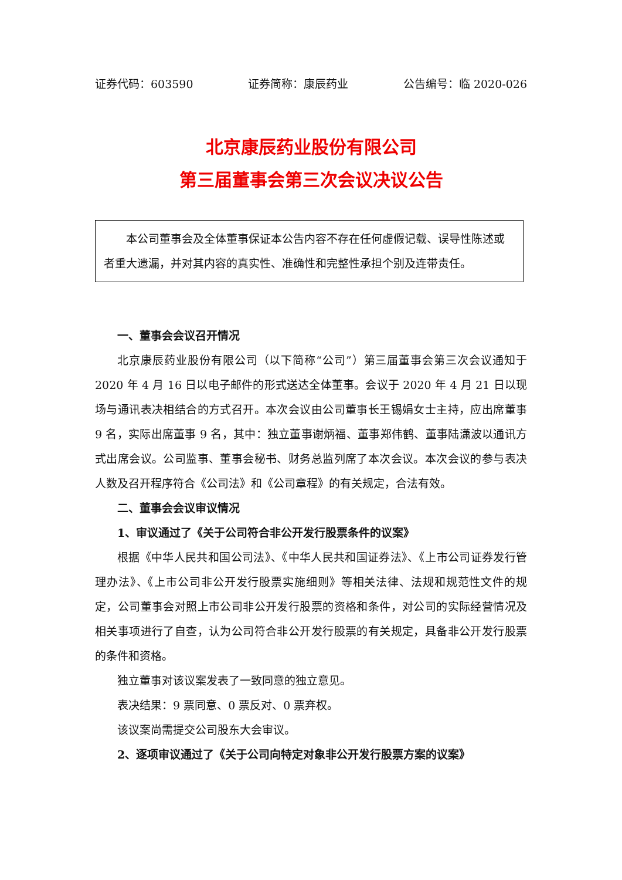证券代码：603590 证券简称：康辰药业 公告编号：临 2020-026
北京康辰药业股份有限公司
第三届董事会第三次会议决议公告
本公司董事会及全体董事保证本公告内容不存在任何虚假记载、误导性陈述或者重大遗漏，并对其内容的真实性、准确性和完整性承担个别及连带责任。
一、董事会会议召开情况
北京康辰药业股份有限公司（以下简称“公司”）第三届董事会第三次会议通知于 2020 年 4 月 16 日以电子邮件的形式送达全体董事。会议于 2020 年 4 月 21 日以现场与通讯表决相结合的方式召开。本次会议由公司董事长王锡娟女士主持，应出席董事 9 名，实际出席董事 9 名，其中：独立董事谢炳福、董事郑伟鹤、董事陆潇波以通讯方式出席会议。公司监事、董事会秘书、财务总监列席了本次会议。本次会议的参与表决人数及召开程序符合《公司法》和《公司章程》的有关规定，合法有效。
二、董事会会议审议情况
1、审议通过了《关于公司符合非公开发行股票条件的议案》
根据《中华人民共和国公司法》、《中华人民共和国证券法》、《上市公司证券发行管理办法》、《上市公司非公开发行股票实施细则》等相关法律、法规和规范性文件的规定，公司董事会对照上市公司非公开发行股票的资格和条件，对公司的实际经营情况及相关事项进行了自查，认为公司符合非公开发行股票的有关规定，具备非公开发行股票的条件和资格。
独立董事对该议案发表了一致同意的独立意见。
表决结果：9 票同意、0 票反对、0 票弃权。
该议案尚需提交公司股东大会审议。
2、逐项审议通过了《关于公司向特定对象非公开发行股票方案的议案》